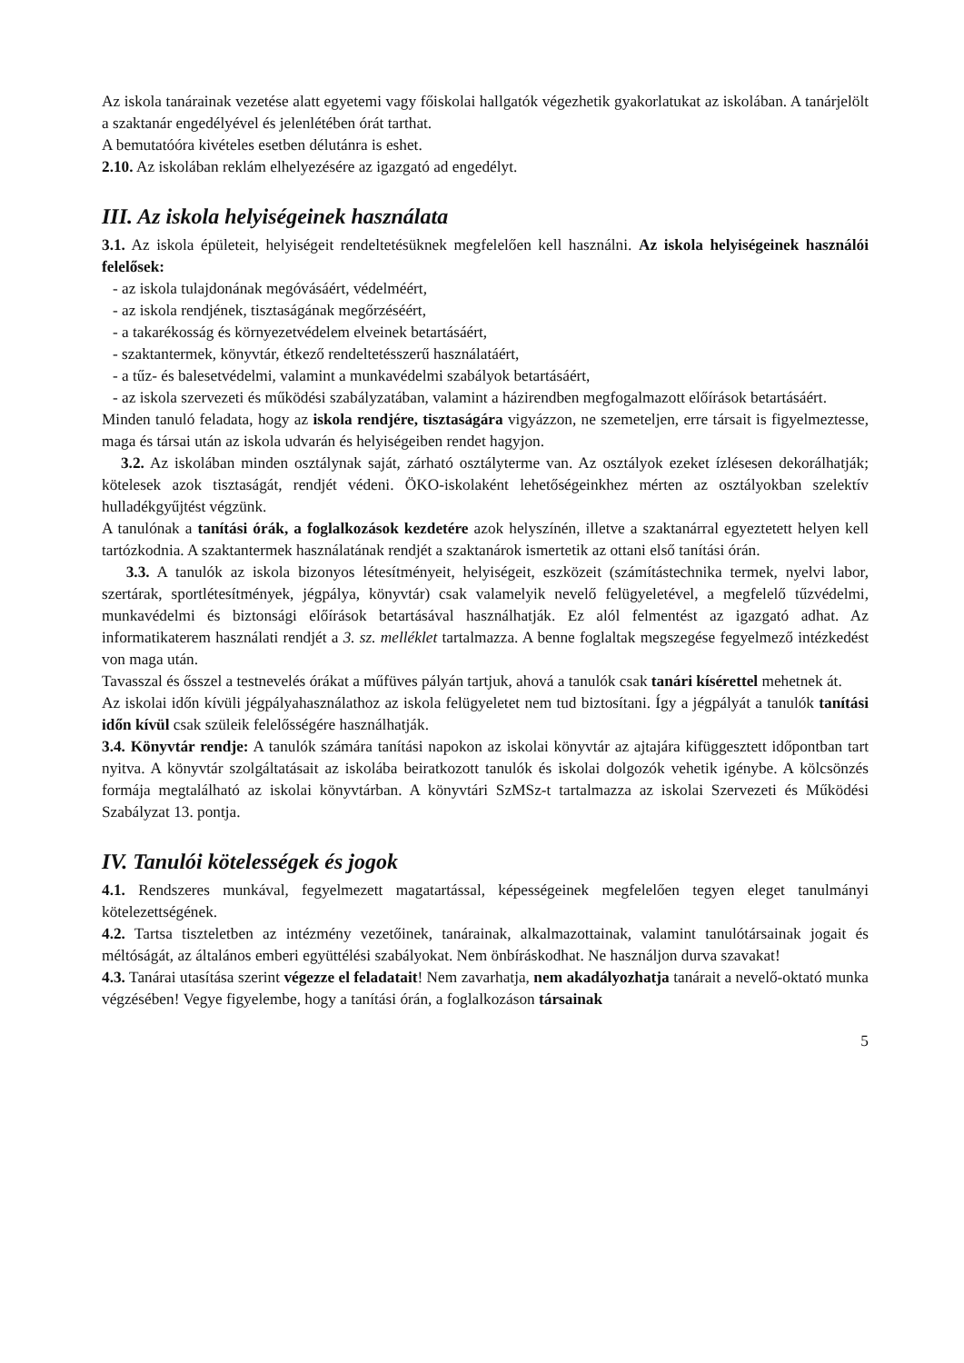Az iskola tanárainak vezetése alatt egyetemi vagy főiskolai hallgatók végezhetik gyakorlatukat az iskolában. A tanárjelölt a szaktanár engedélyével és jelenlétében órát tarthat.
A bemutatóóra kivételes esetben délutánra is eshet.
2.10. Az iskolában reklám elhelyezésére az igazgató ad engedélyt.
III. Az iskola helyiségeinek használata
3.1. Az iskola épületeit, helyiségeit rendeltetésüknek megfelelően kell használni. Az iskola helyiségeinek használói felelősek:
- az iskola tulajdonának megóvásáért, védelméért,
- az iskola rendjének, tisztaságának megőrzéséért,
- a takarékosság és környezetvédelem elveinek betartásáért,
- szaktantermek, könyvtár, étkező rendeltetésszerű használatáért,
- a tűz- és balesetvédelmi, valamint a munkavédelmi szabályok betartásáért,
- az iskola szervezeti és működési szabályzatában, valamint a házirendben megfogalmazott előírások betartásáért.
Minden tanuló feladata, hogy az iskola rendjére, tisztaságára vigyázzon, ne szemeteljen, erre társait is figyelmeztesse, maga és társai után az iskola udvarán és helyiségeiben rendet hagyjon.
3.2. Az iskolában minden osztálynak saját, zárható osztályterme van. Az osztályok ezeket ízlésesen dekorálhatják; kötelesek azok tisztaságát, rendjét védeni. ÖKO-iskolaként lehetőségeinkhez mérten az osztályokban szelektív hulladékgyűjtést végzünk.
A tanulónak a tanítási órák, a foglalkozások kezdetére azok helyszínén, illetve a szaktanárral egyeztetett helyen kell tartózkodnia. A szaktantermek használatának rendjét a szaktanárok ismertetik az ottani első tanítási órán.
3.3. A tanulók az iskola bizonyos létesítményeit, helyiségeit, eszközeit (számítástechnika termek, nyelvi labor, szertárak, sportlétesítmények, jégpálya, könyvtár) csak valamelyik nevelő felügyeletével, a megfelelő tűzvédelmi, munkavédelmi és biztonsági előírások betartásával használhatják. Ez alól felmentést az igazgató adhat. Az informatikaterem használati rendjét a 3. sz. melléklet tartalmazza. A benne foglaltak megszegése fegyelmező intézkedést von maga után.
Tavasszal és ősszel a testnevelés órákat a műfüves pályán tartjuk, ahová a tanulók csak tanári kísérettel mehetnek át.
Az iskolai időn kívüli jégpályahasználathoz az iskola felügyeletet nem tud biztosítani. Így a jégpályát a tanulók tanítási időn kívül csak szüleik felelősségére használhatják.
3.4. Könyvtár rendje: A tanulók számára tanítási napokon az iskolai könyvtár az ajtajára kifüggesztett időpontban tart nyitva. A könyvtár szolgáltatásait az iskolába beiratkozott tanulók és iskolai dolgozók vehetik igénybe. A kölcsönzés formája megtalálható az iskolai könyvtárban. A könyvtári SzMSz-t tartalmazza az iskolai Szervezeti és Működési Szabályzat 13. pontja.
IV. Tanulói kötelességek és jogok
4.1. Rendszeres munkával, fegyelmezett magatartással, képességeinek megfelelően tegyen eleget tanulmányi kötelezettségének.
4.2. Tartsa tiszteletben az intézmény vezetőinek, tanárainak, alkalmazottainak, valamint tanulótársainak jogait és méltóságát, az általános emberi együttélési szabályokat. Nem önbíráskodhat. Ne használjon durva szavakat!
4.3. Tanárai utasítása szerint végezze el feladatait! Nem zavarhatja, nem akadályozhatja tanárait a nevelő-oktató munka végzésében! Vegye figyelembe, hogy a tanítási órán, a foglalkozáson társainak
5